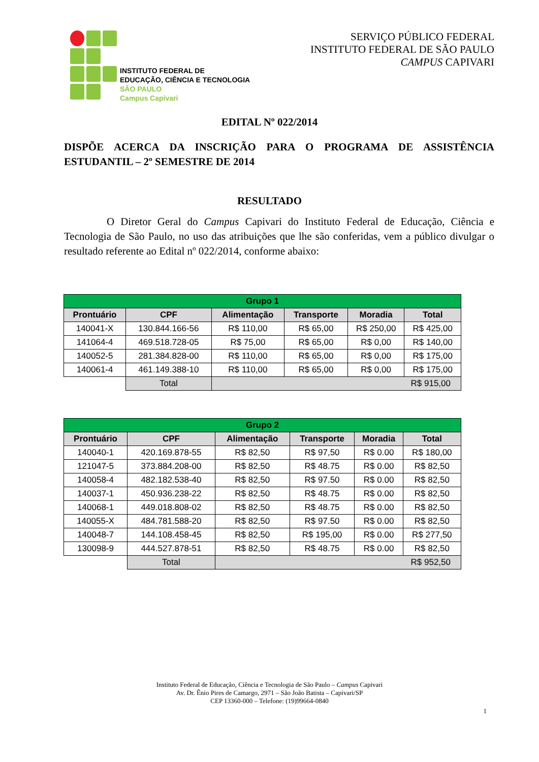INSTITUTO FEDERAL DE
EDUCAÇÃO, CIÊNCIA E TECNOLOGIA
SÃO PAULO
Campus Capivari
SERVIÇO PÚBLICO FEDERAL
INSTITUTO FEDERAL DE SÃO PAULO
CAMPUS CAPIVARI
EDITAL Nº 022/2014
DISPÕE ACERCA DA INSCRIÇÃO PARA O PROGRAMA DE ASSISTÊNCIA ESTUDANTIL – 2º SEMESTRE DE 2014
RESULTADO
    O Diretor Geral do Campus Capivari do Instituto Federal de Educação, Ciência e Tecnologia de São Paulo, no uso das atribuições que lhe são conferidas, vem a público divulgar o resultado referente ao Edital nº 022/2014, conforme abaixo:
| Grupo 1 | | | | | |
| --- | --- | --- | --- | --- | --- |
| Prontuário | CPF | Alimentação | Transporte | Moradia | Total |
| 140041-X | 130.844.166-56 | R$ 110,00 | R$ 65,00 | R$ 250,00 | R$ 425,00 |
| 141064-4 | 469.518.728-05 | R$ 75,00 | R$ 65,00 | R$ 0,00 | R$ 140,00 |
| 140052-5 | 281.384.828-00 | R$ 110,00 | R$ 65,00 | R$ 0,00 | R$ 175,00 |
| 140061-4 | 461.149.388-10 | R$ 110,00 | R$ 65,00 | R$ 0,00 | R$ 175,00 |
| | Total | R$ 915,00 | | | |
| Grupo 2 | | | | | |
| --- | --- | --- | --- | --- | --- |
| Prontuário | CPF | Alimentação | Transporte | Moradia | Total |
| 140040-1 | 420.169.878-55 | R$ 82,50 | R$ 97,50 | R$ 0.00 | R$ 180,00 |
| 121047-5 | 373.884.208-00 | R$ 82,50 | R$ 48.75 | R$ 0.00 | R$ 82,50 |
| 140058-4 | 482.182.538-40 | R$ 82,50 | R$ 97.50 | R$ 0.00 | R$ 82,50 |
| 140037-1 | 450.936.238-22 | R$ 82,50 | R$ 48.75 | R$ 0.00 | R$ 82,50 |
| 140068-1 | 449.018.808-02 | R$ 82,50 | R$ 48.75 | R$ 0.00 | R$ 82,50 |
| 140055-X | 484.781.588-20 | R$ 82,50 | R$ 97.50 | R$ 0.00 | R$ 82,50 |
| 140048-7 | 144.108.458-45 | R$ 82,50 | R$ 195,00 | R$ 0.00 | R$ 277,50 |
| 130098-9 | 444.527.878-51 | R$ 82,50 | R$ 48.75 | R$ 0.00 | R$ 82,50 |
| | Total | R$ 952,50 | | | |
Instituto Federal de Educação, Ciência e Tecnologia de São Paulo – Campus Capivari
Av. Dr. Ênio Pires de Camargo, 2971 – São João Batista – Capivari/SP
CEP 13360-000 – Telefone: (19)99664-0840
1